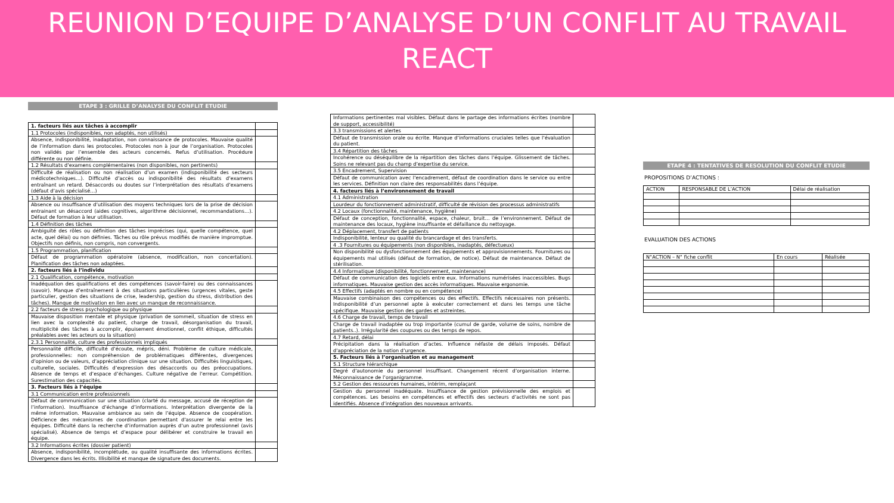REUNION D’EQUIPE D’ANALYSE D’UN CONFLIT AU TRAVAIL
REACT
ETAPE 3 : GRILLE D’ANALYSE DU CONFLIT ETUDIE
| 1. facteurs liés aux tâches à accomplir | |
| 1.1 Protocoles (indisponibles, non adaptés, non utilisés) | |
| Absence, indisponibilité, inadaptation, non connaissance de protocoles. Mauvaise qualité de l’information dans les protocoles. Protocoles non à jour de l’organisation. Protocoles non validés par l’ensemble des acteurs concernés. Refus d’utilisation. Procédure différente ou non définie. | |
| 1.2 Résultats d’examens complémentaires (non disponibles, non pertinents) | |
| Difficulté de réalisation ou non réalisation d’un examen (indisponibilité des secteurs médicotechniques…). Difficulté d’accès ou indisponibilité des résultats d’examens entraînant un retard. Désaccords ou doutes sur l’interprétation des résultats d’examens (défaut d’avis spécialisé…) | |
| 1.3 Aide à la décision | |
| Absence ou insuffisance d’utilisation des moyens techniques lors de la prise de décision entrainant un désaccord (aides cognitives, algorithme décisionnel, recommandations…). Défaut de formation à leur utilisation. | |
| 1.4 Définition des tâches | |
| Ambiguïté des rôles ou définition des tâches imprécises (qui, quelle compétence, quel acte, quel délai) ou non définies. Tâches ou rôle prévus modifiés de manière impromptue. Objectifs non définis, non compris, non convergents. | |
| 1.5 Programmation, planification | |
| Défaut de programmation opératoire (absence, modification, non concertation). Planification des tâches non adaptées. | |
| 2. facteurs liés à l’individu | |
| 2.1 Qualification, compétence, motivation | |
| Inadéquation des qualifications et des compétences (savoir-faire) ou des connaissances (savoir). Manque d’entraînement à des situations particulières (urgences vitales, geste particulier, gestion des situations de crise, leadership, gestion du stress, distribution des tâches). Manque de motivation en lien avec un manque de reconnaissance. | |
| 2.2 facteurs de stress psychologique ou physique | |
| Mauvaise disposition mentale et physique (privation de sommeil, situation de stress en lien avec la complexité du patient, charge de travail, désorganisation du travail, multiplicité des tâches à accomplir, épuisement émotionnel, conflit éthique, difficultés préalables avec les acteurs ou la situation) | |
| 2.3.1 Personnalité, culture des professionnels impliqués | |
| Personnalité difficile, difficulté d’écoute, mépris, déni. Problème de culture médicale, professionnelles: non compréhension de problématiques différentes, divergences d’opinion ou de valeurs, d’appréciation clinique sur une situation. Difficultés linguistiques, culturelle, sociales. Difficultés d’expression des désaccords ou des préoccupations. Absence de temps et d’espace d’échanges. Culture négative de l’erreur. Compétition. Surestimation des capacités. | |
| 3. Facteurs liés à l’équipe | |
| 3.1 Communication entre professionnels | |
| Défaut de communication sur une situation (clarté du message, accusé de réception de l’information). Insuffisance d’échange d’informations. Interprétation divergente de la même information. Mauvaise ambiance au sein de l’équipe. Absence de coopération. Déficience des mécanismes de coordination permettant d’assurer le relai entre les équipes. Difficulté dans la recherche d’information auprès d’un autre professionnel (avis spécialisé). Absence de temps et d’espace pour délibérer et construire le travail en équipe. | |
| 3.2 Informations écrites (dossier patient) | |
| Absence, indisponibilité, incomplétude, ou qualité insuffisante des informations écrites. Divergence dans les écrits. Illisibilité et manque de signature des documents. | |
| Informations pertinentes mal visibles. Défaut dans le partage des informations écrites (nombre de support, accessibilité) | |
| 3.3 transmissions et alertes | |
| Défaut de transmission orale ou écrite. Manque d’informations cruciales telles que l’évaluation du patient. | |
| 3.4 Répartition des tâches | |
| Incohérence ou déséquilibre de la répartition des tâches dans l’équipe. Glissement de tâches. Soins ne relevant pas du champ d’expertise du service. | |
| 3.5 Encadrement, Supervision | |
| Défaut de communication avec l’encadrement, défaut de coordination dans le service ou entre les services. Définition non claire des responsabilités dans l’équipe. | |
| 4. facteurs liés à l’environnement de travail | |
| 4.1 Administration | |
| Lourdeur du fonctionnement administratif, difficulté de révision des processus administratifs | |
| 4.2 Locaux (fonctionnalité, maintenance, hygiène) | |
| Défaut de conception, fonctionnalité, espace, chaleur, bruit… de l’environnement. Défaut de maintenance des locaux, hygiène insuffisante et défaillance du nettoyage. | |
| 4.2 Déplacement, transfert de patients | |
| Indisponibilité, lenteur ou qualité du brancardage et des transferts. | |
| 4 .3 Fournitures ou équipements (non disponibles, inadaptés, défectueux) | |
| Non disponibilité ou dysfonctionnement des équipements et approvisionnements. Fournitures ou équipements mal utilisés (défaut de formation, de notice). Défaut de maintenance. Défaut de stérilisation. | |
| 4.4 Informatique (disponibilité, fonctionnement, maintenance) | |
| Défaut de communication des logiciels entre eux. Informations numérisées inaccessibles. Bugs informatiques. Mauvaise gestion des accès informatiques. Mauvaise ergonomie. | |
| 4.5 Effectifs (adaptés en nombre ou en compétence) | |
| Mauvaise combinaison des compétences ou des effectifs. Effectifs nécessaires non présents. Indisponibilité d’un personnel apte à exécuter correctement et dans les temps une tâche spécifique. Mauvaise gestion des gardes et astreintes. | |
| 4.6 Charge de travail, temps de travail | |
| Charge de travail inadaptée ou trop importante (cumul de garde, volume de soins, nombre de patients..). Irrégularité des coupures ou des temps de repos. | |
| 4.7 Retard, délai | |
| Précipitation dans la réalisation d’actes. Influence néfaste de délais imposés. Défaut d’appréciation de la notion d’urgence. | |
| 5. Facteurs liés à l’organisation et au management | |
| 5.1 Structure hiérarchique | |
| Degré d’autonomie du personnel insuffisant. Changement récent d’organisation interne. Méconnaissance de l’organigramme. | |
| 5.2 Gestion des ressources humaines, intérim, remplaçant | |
| Gestion du personnel inadéquate. Insuffisance de gestion prévisionnelle des emplois et compétences. Les besoins en compétences et effectifs des secteurs d’activités ne sont pas identifiés. Absence d’intégration des nouveaux arrivants. | |
ETAPE 4 : TENTATIVES DE RESOLUTION DU CONFLIT ETUDIE
PROPOSITIONS D’ACTIONS :
| ACTION | RESPONSABLE DE L’ACTION | Délai de réalisation |
EVALUATION DES ACTIONS
| N°ACTION – N° fiche conflit | En cours | Réalisée |